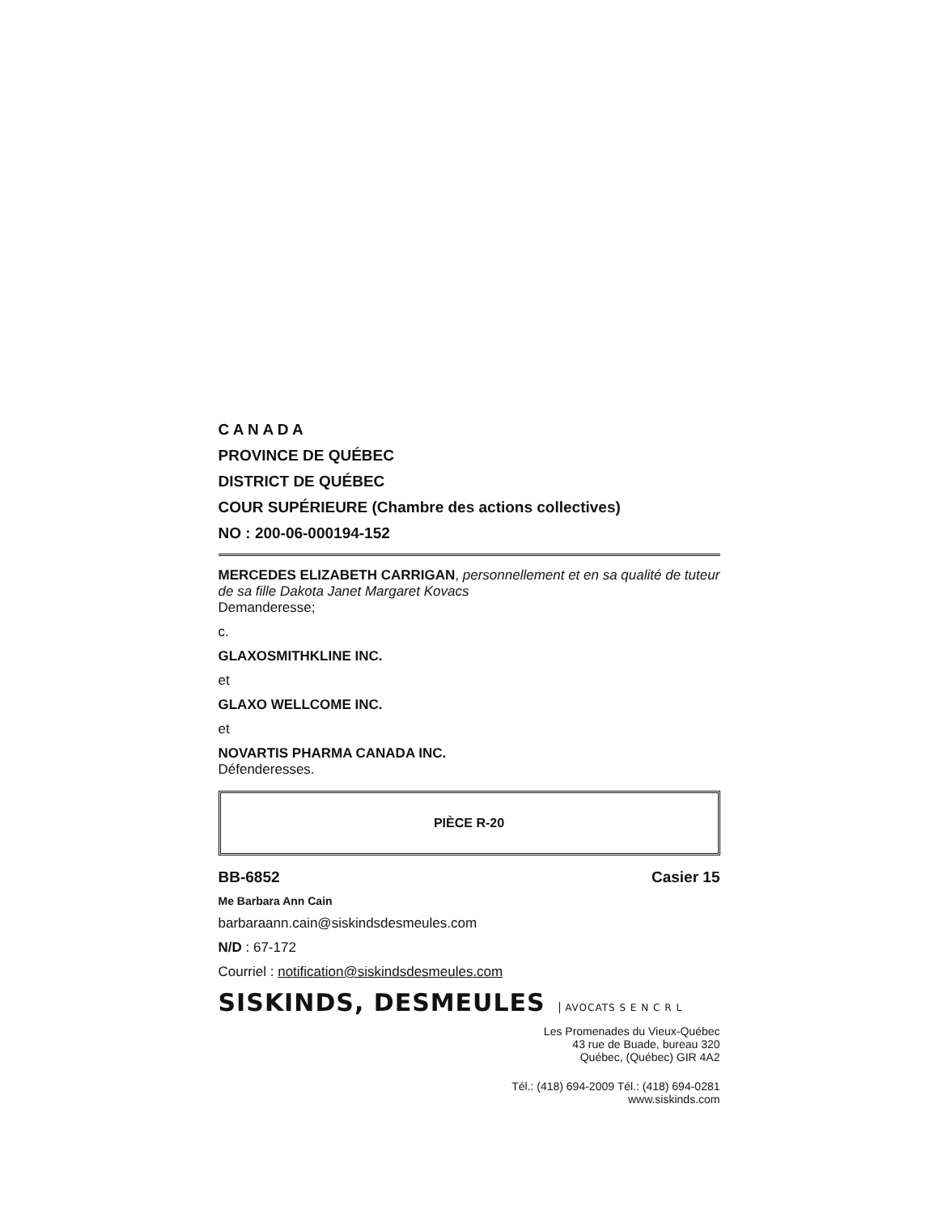C A N A D A
PROVINCE DE QUÉBEC
DISTRICT DE QUÉBEC
COUR SUPÉRIEURE (Chambre des actions collectives)
NO : 200-06-000194-152
MERCEDES ELIZABETH CARRIGAN, personnellement et en sa qualité de tuteur de sa fille Dakota Janet Margaret Kovacs
Demanderesse;
c.
GLAXOSMITHKLINE INC.
et
GLAXO WELLCOME INC.
et
NOVARTIS PHARMA CANADA INC.
Défenderesses.
PIÈCE R-20
BB-6852 Casier 15
Me Barbara Ann Cain
barbaraann.cain@siskindsdesmeules.com
N/D : 67-172
Courriel : notification@siskindsdesmeules.com
SISKINDS, DESMEULES AVOCATS S E N C R L
Les Promenades du Vieux-Québec
43 rue de Buade, bureau 320
Québec, (Québec) GIR 4A2
Tél.: (418) 694-2009 Tél.: (418) 694-0281
www.siskinds.com